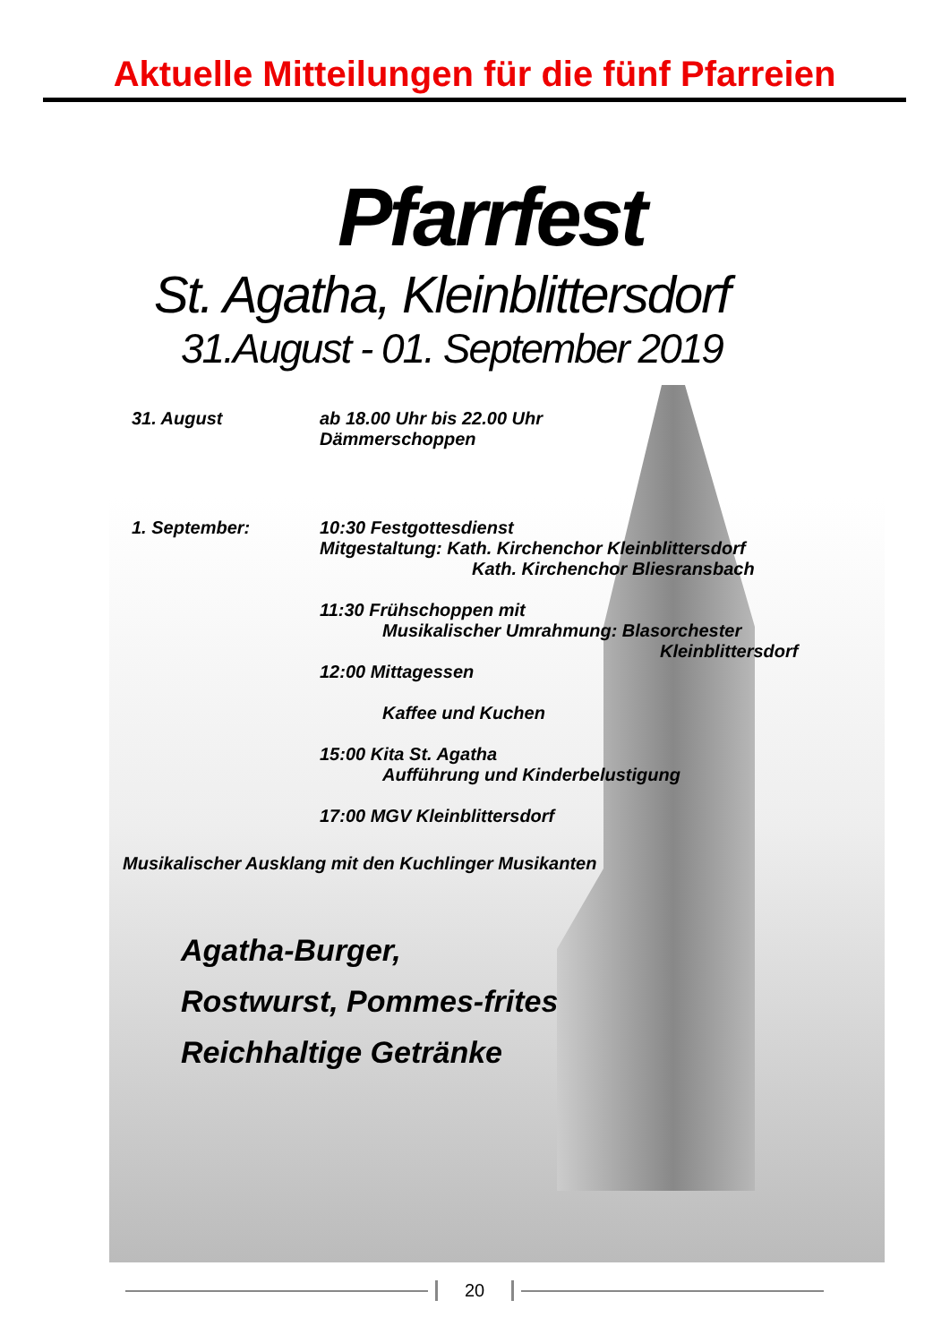Aktuelle Mitteilungen für die fünf Pfarreien
Pfarrfest
St. Agatha, Kleinblittersdorf
31.August - 01. September 2019
31. August ab 18.00 Uhr bis 22.00 Uhr
Dämmerschoppen
1. September: 10:30 Festgottesdienst
Mitgestaltung: Kath. Kirchenchor Kleinblittersdorf
Kath. Kirchenchor Bliesransbach
11:30 Frühschoppen mit
Musikalischer Umrahmung: Blasorchester
Kleinblittersdorf
12:00 Mittagessen
Kaffee und Kuchen
15:00 Kita St. Agatha
Aufführung und Kinderbelustigung
17:00 MGV Kleinblittersdorf
Musikalischer Ausklang mit den Kuchlinger Musikanten
Agatha-Burger,
Rostwurst, Pommes-frites
Reichhaltige Getränke
20